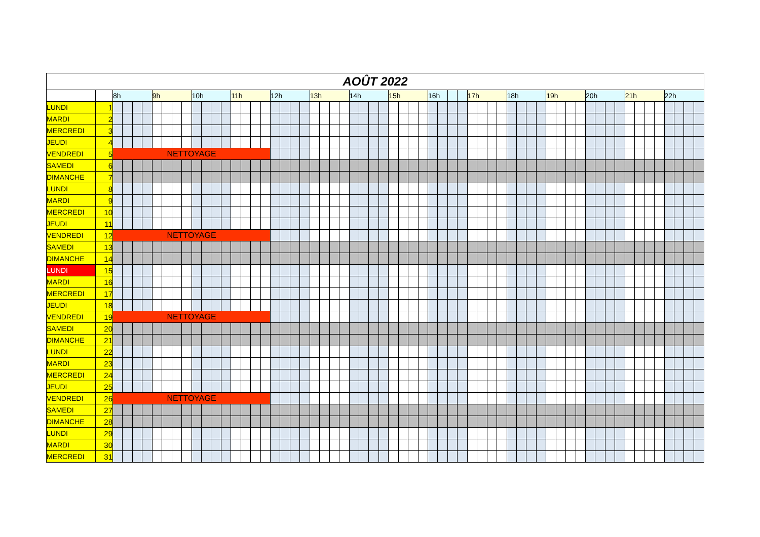| AOÛT 2022 | | | | | | | | | | | | | | | | | | | | | | | | | | | | | | | | | | | | | | | | | | | | | | | | | | | | | | | | | | | | | |
| | | 8h | | | | 9h | | | | 10h | | | | 11h | | | | 12h | | | | 13h | | | | 14h | | | | 15h | | | | 16h | | | | 17h | | | | 18h | | | | 19h | | | | 20h | | | | 21h | | | | 22h | | | |
| LUNDI | 1 | | | | | | | | | | | | | | | | | | | | | | | | | | | | | | | | | | | | | | | | | | | | | | | | | | | | | | | | | | | | |
| MARDI | 2 | | | | | | | | | | | | | | | | | | | | | | | | | | | | | | | | | | | | | | | | | | | | | | | | | | | | | | | | | | | | |
| MERCREDI | 3 | | | | | | | | | | | | | | | | | | | | | | | | | | | | | | | | | | | | | | | | | | | | | | | | | | | | | | | | | | | | |
| JEUDI | 4 | | | | | | | | | | | | | | | | | | | | | | | | | | | | | | | | | | | | | | | | | | | | | | | | | | | | | | | | | | | | |
| VENDREDI | 5 | NETTOYAGE | | | | | | | | | | | | | | | | | | | | | | | | | | | | | | | | | | | | | | | | | | | | | | | | | | | | | | | | | | | |
| SAMEDI | 6 | | | | | | | | | | | | | | | | | | | | | | | | | | | | | | | | | | | | | | | | | | | | | | | | | | | | | | | | | | | | |
| DIMANCHE | 7 | | | | | | | | | | | | | | | | | | | | | | | | | | | | | | | | | | | | | | | | | | | | | | | | | | | | | | | | | | | | |
| LUNDI | 8 | | | | | | | | | | | | | | | | | | | | | | | | | | | | | | | | | | | | | | | | | | | | | | | | | | | | | | | | | | | | |
| MARDI | 9 | | | | | | | | | | | | | | | | | | | | | | | | | | | | | | | | | | | | | | | | | | | | | | | | | | | | | | | | | | | | |
| MERCREDI | 10 | | | | | | | | | | | | | | | | | | | | | | | | | | | | | | | | | | | | | | | | | | | | | | | | | | | | | | | | | | | | |
| JEUDI | 11 | | | | | | | | | | | | | | | | | | | | | | | | | | | | | | | | | | | | | | | | | | | | | | | | | | | | | | | | | | | | |
| VENDREDI | 12 | NETTOYAGE | | | | | | | | | | | | | | | | | | | | | | | | | | | | | | | | | | | | | | | | | | | | | | | | | | | | | | | | | | | |
| SAMEDI | 13 | | | | | | | | | | | | | | | | | | | | | | | | | | | | | | | | | | | | | | | | | | | | | | | | | | | | | | | | | | | | |
| DIMANCHE | 14 | | | | | | | | | | | | | | | | | | | | | | | | | | | | | | | | | | | | | | | | | | | | | | | | | | | | | | | | | | | | |
| LUNDI | 15 | | | | | | | | | | | | | | | | | | | | | | | | | | | | | | | | | | | | | | | | | | | | | | | | | | | | | | | | | | | | |
| MARDI | 16 | | | | | | | | | | | | | | | | | | | | | | | | | | | | | | | | | | | | | | | | | | | | | | | | | | | | | | | | | | | | |
| MERCREDI | 17 | | | | | | | | | | | | | | | | | | | | | | | | | | | | | | | | | | | | | | | | | | | | | | | | | | | | | | | | | | | | |
| JEUDI | 18 | | | | | | | | | | | | | | | | | | | | | | | | | | | | | | | | | | | | | | | | | | | | | | | | | | | | | | | | | | | | |
| VENDREDI | 19 | NETTOYAGE | | | | | | | | | | | | | | | | | | | | | | | | | | | | | | | | | | | | | | | | | | | | | | | | | | | | | | | | | | | |
| SAMEDI | 20 | | | | | | | | | | | | | | | | | | | | | | | | | | | | | | | | | | | | | | | | | | | | | | | | | | | | | | | | | | | | |
| DIMANCHE | 21 | | | | | | | | | | | | | | | | | | | | | | | | | | | | | | | | | | | | | | | | | | | | | | | | | | | | | | | | | | | | |
| LUNDI | 22 | | | | | | | | | | | | | | | | | | | | | | | | | | | | | | | | | | | | | | | | | | | | | | | | | | | | | | | | | | | | |
| MARDI | 23 | | | | | | | | | | | | | | | | | | | | | | | | | | | | | | | | | | | | | | | | | | | | | | | | | | | | | | | | | | | | |
| MERCREDI | 24 | | | | | | | | | | | | | | | | | | | | | | | | | | | | | | | | | | | | | | | | | | | | | | | | | | | | | | | | | | | | |
| JEUDI | 25 | | | | | | | | | | | | | | | | | | | | | | | | | | | | | | | | | | | | | | | | | | | | | | | | | | | | | | | | | | | | |
| VENDREDI | 26 | NETTOYAGE | | | | | | | | | | | | | | | | | | | | | | | | | | | | | | | | | | | | | | | | | | | | | | | | | | | | | | | | | | | |
| SAMEDI | 27 | | | | | | | | | | | | | | | | | | | | | | | | | | | | | | | | | | | | | | | | | | | | | | | | | | | | | | | | | | | | |
| DIMANCHE | 28 | | | | | | | | | | | | | | | | | | | | | | | | | | | | | | | | | | | | | | | | | | | | | | | | | | | | | | | | | | | | |
| LUNDI | 29 | | | | | | | | | | | | | | | | | | | | | | | | | | | | | | | | | | | | | | | | | | | | | | | | | | | | | | | | | | | | |
| MARDI | 30 | | | | | | | | | | | | | | | | | | | | | | | | | | | | | | | | | | | | | | | | | | | | | | | | | | | | | | | | | | | | |
| MERCREDI | 31 | | | | | | | | | | | | | | | | | | | | | | | | | | | | | | | | | | | | | | | | | | | | | | | | | | | | | | | | | | | | |